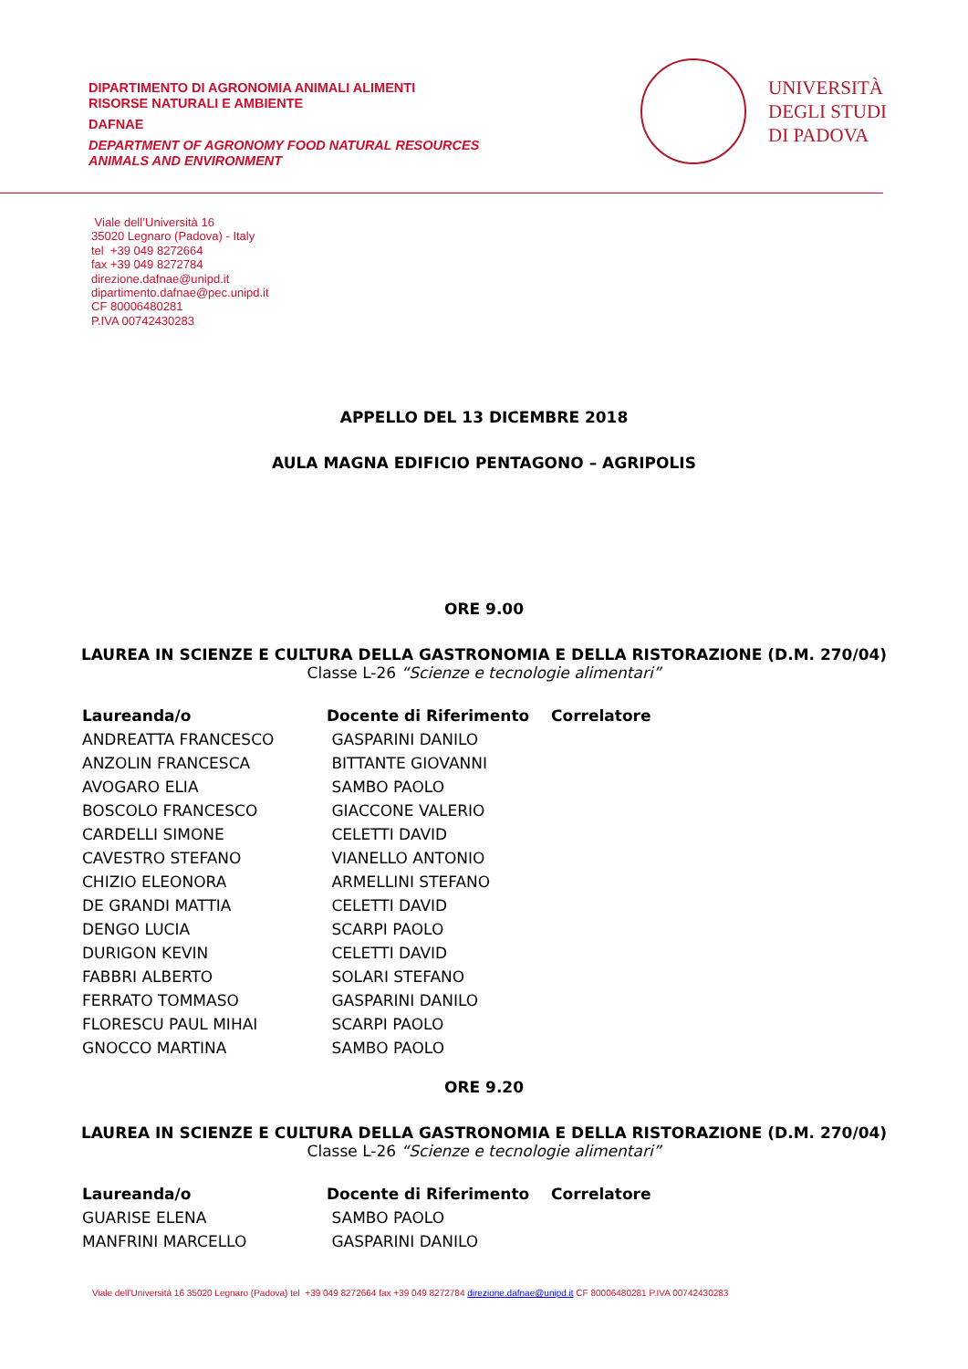DIPARTIMENTO DI AGRONOMIA ANIMALI ALIMENTI
RISORSE NATURALI E AMBIENTE
DAFNAE
DEPARTMENT OF AGRONOMY FOOD NATURAL RESOURCES
ANIMALS AND ENVIRONMENT
UNIVERSITÀ
DEGLI STUDI
DI PADOVA
Viale dell’Università 16
35020 Legnaro (Padova) - Italy
tel +39 049 8272664
fax +39 049 8272784
direzione.dafnae@unipd.it
dipartimento.dafnae@pec.unipd.it
CF 80006480281
P.IVA 00742430283
APPELLO DEL 13 DICEMBRE 2018
AULA MAGNA EDIFICIO PENTAGONO – AGRIPOLIS
ORE 9.00
LAUREA IN SCIENZE E CULTURA DELLA GASTRONOMIA E DELLA RISTORAZIONE (D.M. 270/04)
Classe L-26 “Scienze e tecnologie alimentari”
| Laureanda/o | Docente di Riferimento | Correlatore |
| --- | --- | --- |
| ANDREATTA FRANCESCO | GASPARINI DANILO | |
| ANZOLIN FRANCESCA | BITTANTE GIOVANNI | |
| AVOGARO ELIA | SAMBO PAOLO | |
| BOSCOLO FRANCESCO | GIACCONE VALERIO | |
| CARDELLI SIMONE | CELETTI DAVID | |
| CAVESTRO STEFANO | VIANELLO ANTONIO | |
| CHIZIO ELEONORA | ARMELLINI STEFANO | |
| DE GRANDI MATTIA | CELETTI DAVID | |
| DENGO LUCIA | SCARPI PAOLO | |
| DURIGON KEVIN | CELETTI DAVID | |
| FABBRI ALBERTO | SOLARI STEFANO | |
| FERRATO TOMMASO | GASPARINI DANILO | |
| FLORESCU PAUL MIHAI | SCARPI PAOLO | |
| GNOCCO MARTINA | SAMBO PAOLO | |
ORE 9.20
LAUREA IN SCIENZE E CULTURA DELLA GASTRONOMIA E DELLA RISTORAZIONE (D.M. 270/04)
Classe L-26 “Scienze e tecnologie alimentari”
| Laureanda/o | Docente di Riferimento | Correlatore |
| --- | --- | --- |
| GUARISE ELENA | SAMBO PAOLO | |
| MANFRINI MARCELLO | GASPARINI DANILO | |
Viale dell’Università 16 35020 Legnaro (Padova) tel +39 049 8272664 fax +39 049 8272784 direzione.dafnae@unipd.it CF 80006480281 P.IVA 00742430283